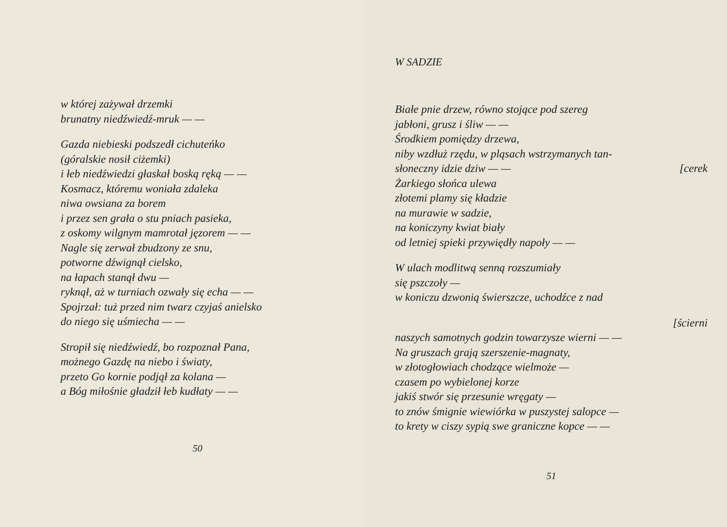w której zażywał drzemki
brunatny niedźwiedź-mruk — —
Gazda niebieski podszedł cichuteńko
(góralskie nosił ciżemki)
i łeb niedźwiedzi głaskał boską ręką — —
Kosmacz, któremu woniała zdaleka
niwa owsiana za borem
i przez sen grała o stu pniach pasieka,
z oskomy wilgnym mamrotał jęzorem — —
Nagle się zerwał zbudzony ze snu,
potworne dźwignął cielsko,
na łapach stanął dwu —
ryknął, aż w turniach ozwały się echa — —
Spojrzał: tuż przed nim twarz czyjaś anielsko
do niego się uśmiecha — —
Stropił się niedźwiedź, bo rozpoznał Pana,
możnego Gazdę na niebo i światy,
przeto Go kornie podjął za kolana —
a Bóg miłośnie gładził łeb kudłaty — —
50
W SADZIE
Białe pnie drzew, równo stojące pod szereg
jabłoni, grusz i śliw — —
Środkiem pomiędzy drzewa,
niby wzdłuż rzędu, w pląsach wstrzymanych tan-
słoneczny idzie dziw — — [cerek
Żarkiego słońca ulewa
złotemi plamy się kładzie
na murawie w sadzie,
na koniczyny kwiat biały
od letniej spieki przywiędły napoły — —
W ulach modlitwą senną rozszumiały
się pszczoły —
w koniczu dzwonią świerszcze, uchodźce z nad
[ścierni
naszych samotnych godzin towarzysze wierni — —
Na gruszach grają szerszenie-magnaty,
w złotogłowiach chodzące wielmoże —
czasem po wybielonej korze
jakiś stwór się przesunie wręgaty —
to znów śmignie wiewiórka w puszystej salopce —
to krety w ciszy sypią swe graniczne kopce — —
51